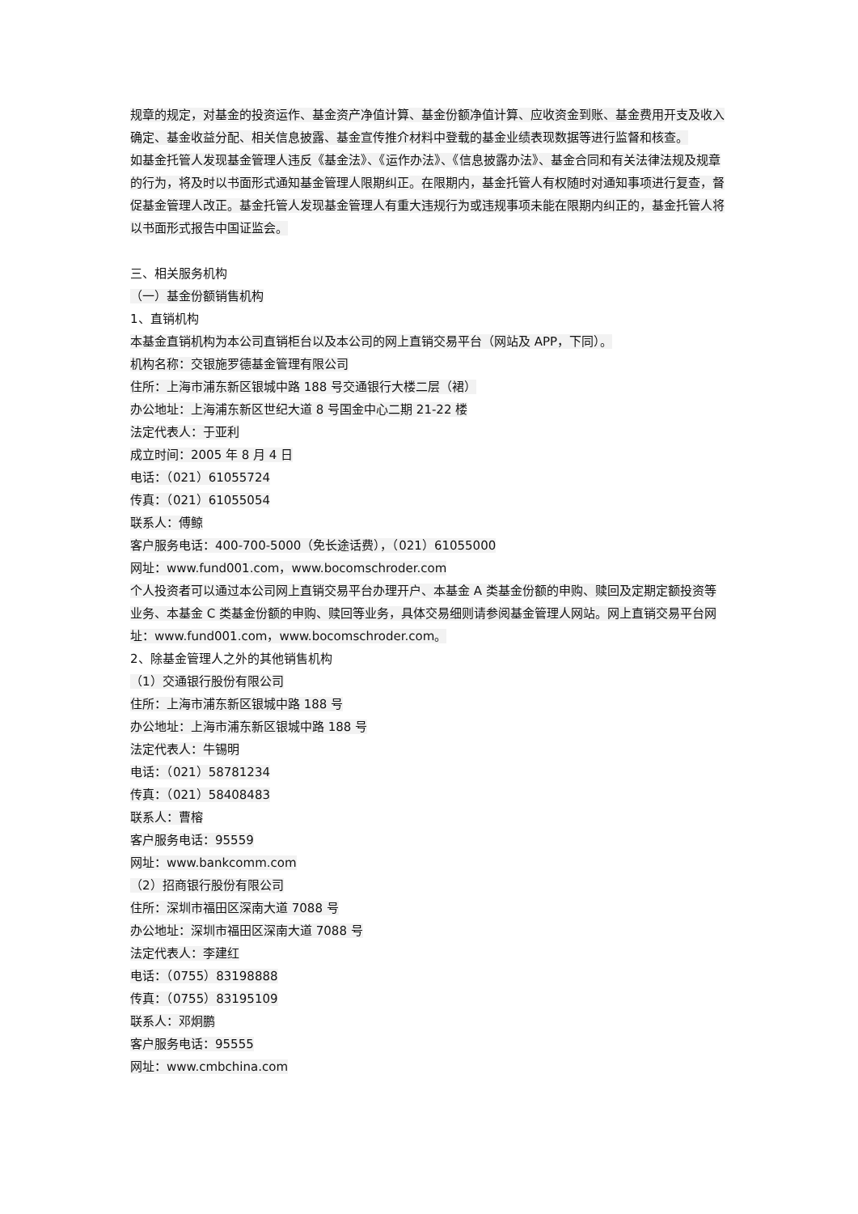规章的规定，对基金的投资运作、基金资产净值计算、基金份额净值计算、应收资金到账、基金费用开支及收入确定、基金收益分配、相关信息披露、基金宣传推介材料中登载的基金业绩表现数据等进行监督和核查。
如基金托管人发现基金管理人违反《基金法》、《运作办法》、《信息披露办法》、基金合同和有关法律法规及规章的行为，将及时以书面形式通知基金管理人限期纠正。在限期内，基金托管人有权随时对通知事项进行复查，督促基金管理人改正。基金托管人发现基金管理人有重大违规行为或违规事项未能在限期内纠正的，基金托管人将以书面形式报告中国证监会。
三、相关服务机构
（一）基金份额销售机构
1、直销机构
本基金直销机构为本公司直销柜台以及本公司的网上直销交易平台（网站及 APP，下同）。
机构名称：交银施罗德基金管理有限公司
住所：上海市浦东新区银城中路 188 号交通银行大楼二层（裙）
办公地址：上海浦东新区世纪大道 8 号国金中心二期 21-22 楼
法定代表人：于亚利
成立时间：2005 年 8 月 4 日
电话：（021）61055724
传真：（021）61055054
联系人：傅鲸
客户服务电话：400-700-5000（免长途话费），（021）61055000
网址：www.fund001.com，www.bocomschroder.com
个人投资者可以通过本公司网上直销交易平台办理开户、本基金 A 类基金份额的申购、赎回及定期定额投资等业务、本基金 C 类基金份额的申购、赎回等业务，具体交易细则请参阅基金管理人网站。网上直销交易平台网址：www.fund001.com，www.bocomschroder.com。
2、除基金管理人之外的其他销售机构
（1）交通银行股份有限公司
住所：上海市浦东新区银城中路 188 号
办公地址：上海市浦东新区银城中路 188 号
法定代表人：牛锡明
电话：（021）58781234
传真：（021）58408483
联系人：曹榕
客户服务电话：95559
网址：www.bankcomm.com
（2）招商银行股份有限公司
住所：深圳市福田区深南大道 7088 号
办公地址：深圳市福田区深南大道 7088 号
法定代表人：李建红
电话：（0755）83198888
传真：（0755）83195109
联系人：邓炯鹏
客户服务电话：95555
网址：www.cmbchina.com